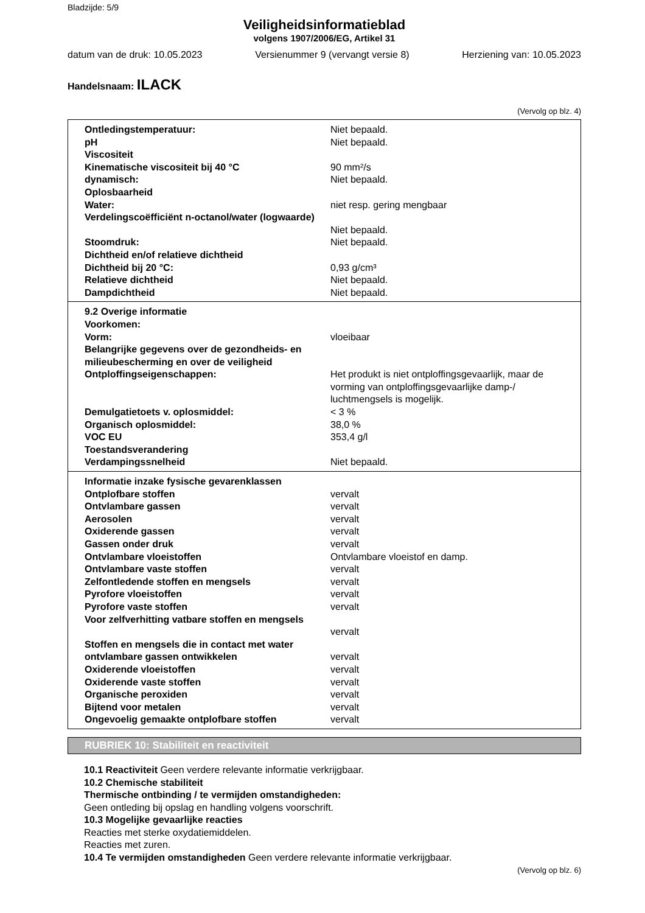Bladzijde: 5/9
Veiligheidsinformatieblad
volgens 1907/2006/EG, Artikel 31
datum van de druk: 10.05.2023 Versienummer 9 (vervangt versie 8) Herziening van: 10.05.2023
Handelsnaam: ILACK
(Vervolg op blz. 4)
| Ontledingstemperatuur: | Niet bepaald. |
| pH | Niet bepaald. |
| Viscositeit | |
| Kinematische viscositeit bij 40 °C | 90 mm²/s |
| dynamisch: | Niet bepaald. |
| Oplosbaarheid | |
| Water: | niet resp. gering mengbaar |
| Verdelingscoëfficiënt n-octanol/water (logwaarde) | Niet bepaald. |
| Stoomdruk: | Niet bepaald. |
| Dichtheid en/of relatieve dichtheid | |
| Dichtheid bij 20 °C: | 0,93 g/cm³ |
| Relatieve dichtheid | Niet bepaald. |
| Dampdichtheid | Niet bepaald. |
| 9.2 Overige informatie | |
| Voorkomen: | |
| Vorm: | vloeibaar |
| Belangrijke gegevens over de gezondheids- en milieubescherming en over de veiligheid | |
| Ontploffingseigenschappen: | Het produkt is niet ontploffingsgevaarlijk, maar de vorming van ontploffingsgevaarlijke damp-/ luchtmengsels is mogelijk. |
| Demulgatietoets v. oplosmiddel: | < 3 % |
| Organisch oplosmiddel: | 38,0 % |
| VOC EU | 353,4 g/l |
| Toestandsverandering | |
| Verdampingssnelheid | Niet bepaald. |
| Informatie inzake fysische gevarenklassen | |
| Ontplofbare stoffen | vervalt |
| Ontvlambare gassen | vervalt |
| Aerosolen | vervalt |
| Oxiderende gassen | vervalt |
| Gassen onder druk | vervalt |
| Ontvlambare vloeistoffen | Ontvlambare vloeistof en damp. |
| Ontvlambare vaste stoffen | vervalt |
| Zelfontledende stoffen en mengsels | vervalt |
| Pyrofore vloeistoffen | vervalt |
| Pyrofore vaste stoffen | vervalt |
| Voor zelfverhitting vatbare stoffen en mengsels | vervalt |
| Stoffen en mengsels die in contact met water ontvlambare gassen ontwikkelen | vervalt |
| Oxiderende vloeistoffen | vervalt |
| Oxiderende vaste stoffen | vervalt |
| Organische peroxiden | vervalt |
| Bijtend voor metalen | vervalt |
| Ongevoelig gemaakte ontplofbare stoffen | vervalt |
RUBRIEK 10: Stabiliteit en reactiviteit
10.1 Reactiviteit Geen verdere relevante informatie verkrijgbaar.
10.2 Chemische stabiliteit
Thermische ontbinding / te vermijden omstandigheden:
Geen ontleding bij opslag en handling volgens voorschrift.
10.3 Mogelijke gevaarlijke reacties
Reacties met sterke oxydatiemiddelen.
Reacties met zuren.
10.4 Te vermijden omstandigheden Geen verdere relevante informatie verkrijgbaar.
(Vervolg op blz. 6)